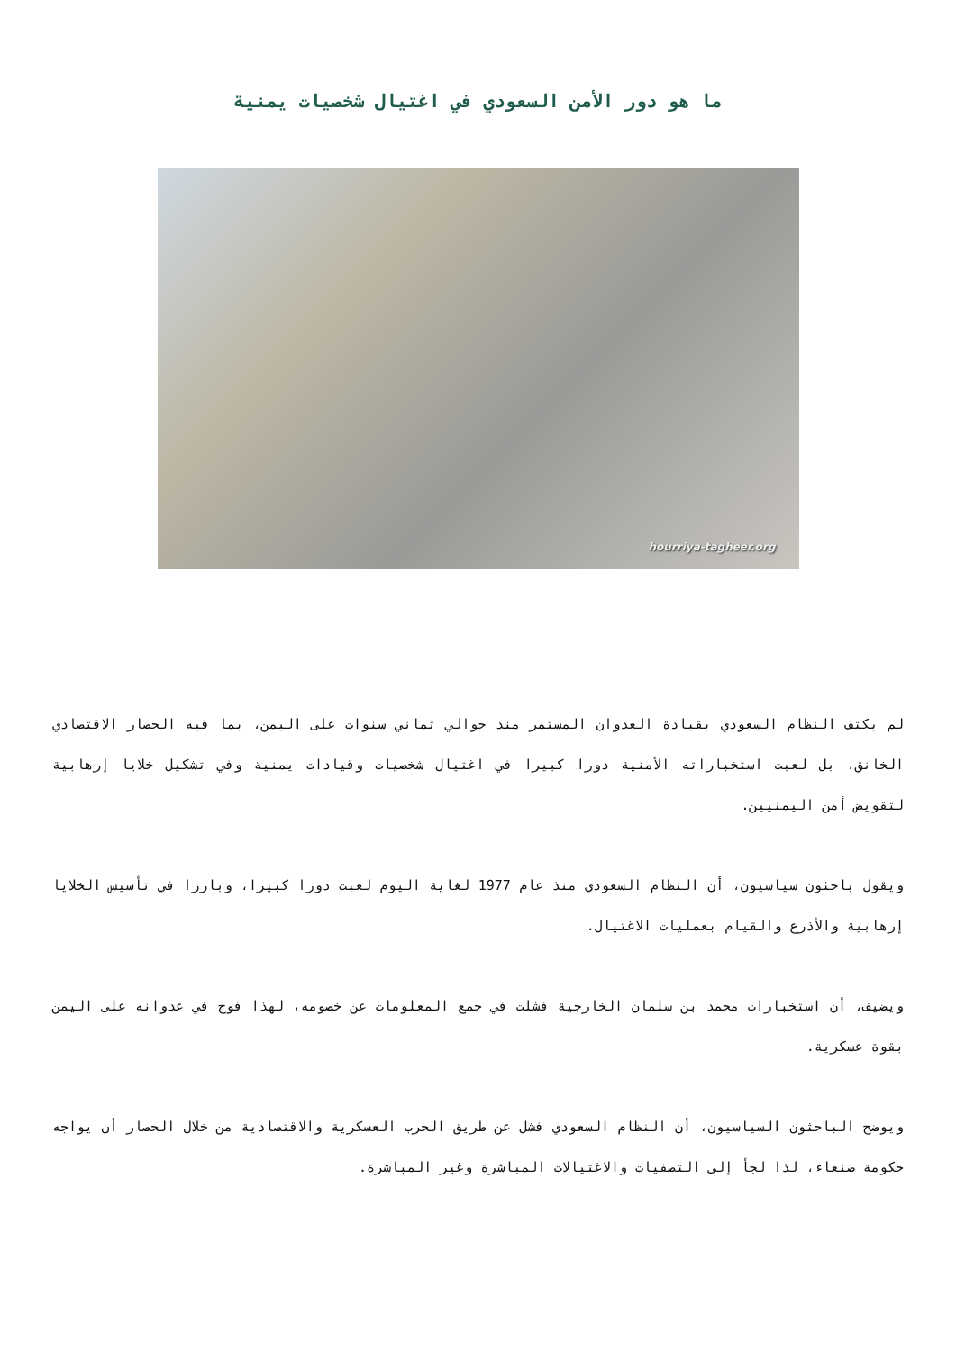ما هو دور الأمن السعودي في اغتيال شخصيات يمنية
hourriya-tagheer.org
لم يكتف النظام السعودي بقيادة العدوان المستمر منذ حوالي ثماني سنوات على اليمن، بما فيه الحصار الاقتصادي الخانق، بل لعبت استخباراته الأمنية دورا كبيرا في اغتيال شخصيات وقيادات يمنية وفي تشكيل خلايا إرهابية لتقويض أمن اليمنيين.
ويقول باحثون سياسيون، أن النظام السعودي منذ عام 1977 لغاية اليوم لعبت دورا كبيرا، وبارزا في تأسيس الخلايا إرهابية والأذرع والقيام بعمليات الاغتيال.
ويضيف، أن استخبارات محمد بن سلمان الخارجية فشلت في جمع المعلومات عن خصومه، لهذا فوج في عدوانه على اليمن بقوة عسكرية.
ويوضح الباحثون السياسيون، أن النظام السعودي فشل عن طريق الحرب العسكرية والاقتصادية من خلال الحصار أن يواجه حكومة صنعاء، لذا لجأ إلى التصفيات والاغتيالات المباشرة وغير المباشرة.